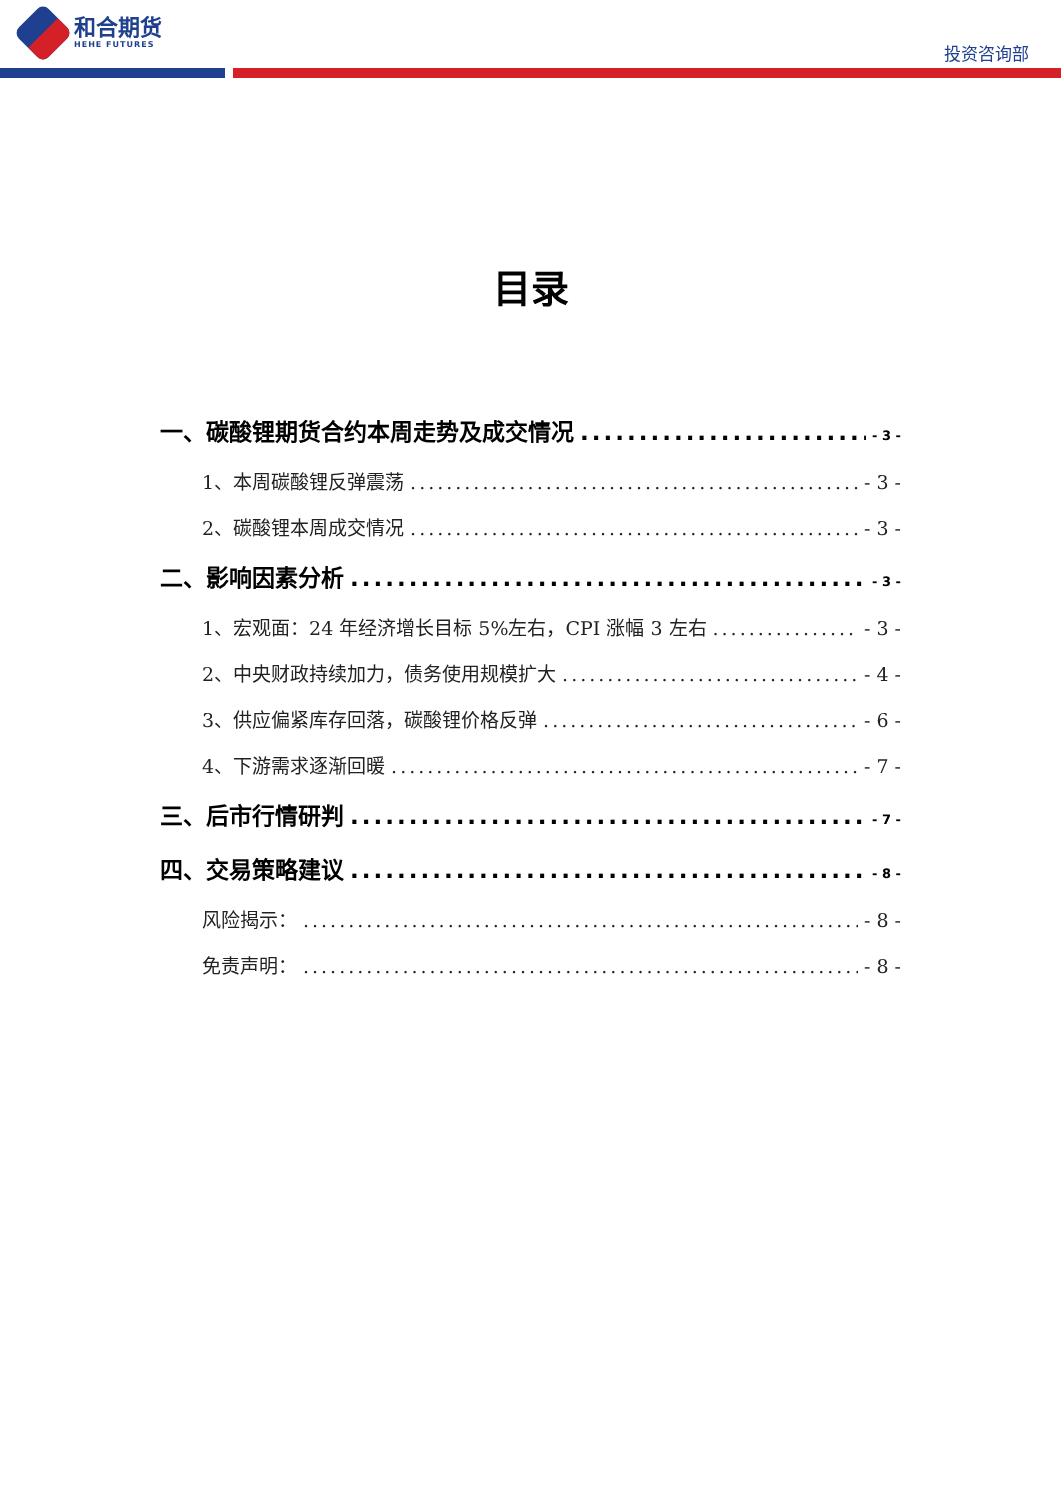和合期货
HEHE FUTURES
投资咨询部
目录
一、碳酸锂期货合约本周走势及成交情况 - 3 -
1、本周碳酸锂反弹震荡 - 3 -
2、碳酸锂本周成交情况 - 3 -
二、影响因素分析 - 3 -
1、宏观面：24 年经济增长目标 5%左右，CPI 涨幅 3 左右 - 3 -
2、中央财政持续加力，债务使用规模扩大 - 4 -
3、供应偏紧库存回落，碳酸锂价格反弹 - 6 -
4、下游需求逐渐回暖 - 7 -
三、后市行情研判 - 7 -
四、交易策略建议 - 8 -
风险揭示： - 8 -
免责声明： - 8 -